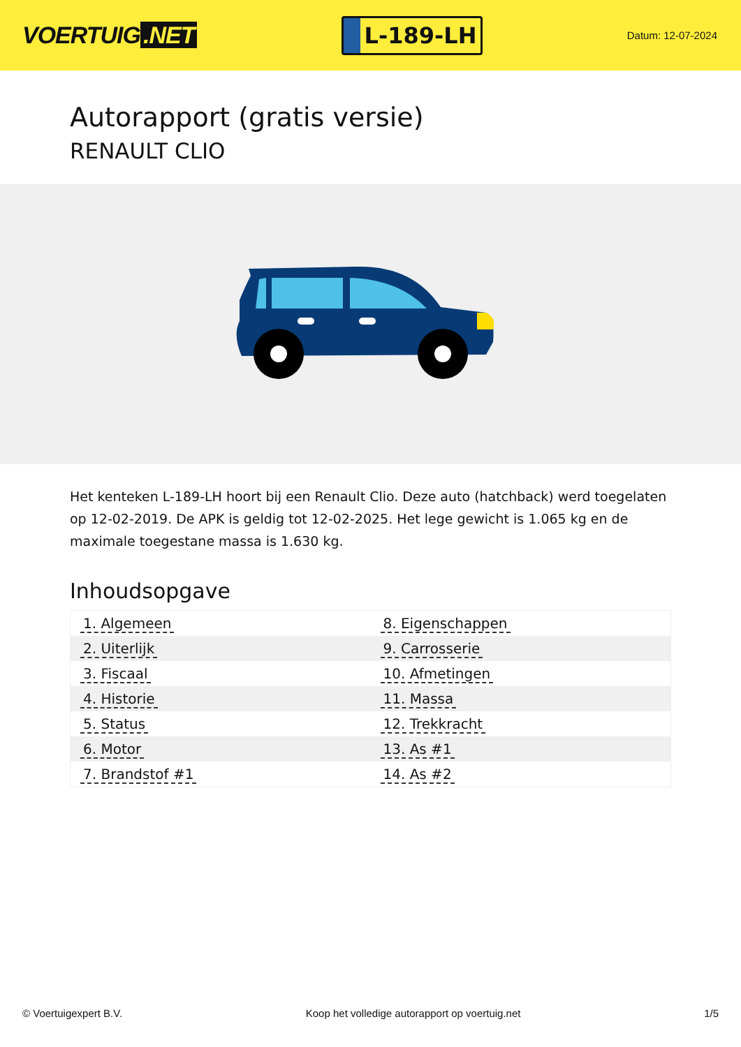VOERTUIG.NET
L-189-LH
Datum: 12-07-2024
Autorapport (gratis versie)
RENAULT CLIO
Het kenteken L-189-LH hoort bij een Renault Clio. Deze auto (hatchback) werd toegelaten op 12-02-2019. De APK is geldig tot 12-02-2025. Het lege gewicht is 1.065 kg en de maximale toegestane massa is 1.630 kg.
Inhoudsopgave
| 1. Algemeen | 8. Eigenschappen |
| 2. Uiterlijk | 9. Carrosserie |
| 3. Fiscaal | 10. Afmetingen |
| 4. Historie | 11. Massa |
| 5. Status | 12. Trekkracht |
| 6. Motor | 13. As #1 |
| 7. Brandstof #1 | 14. As #2 |
© Voertuigexpert B.V. Koop het volledige autorapport op voertuig.net 1/5